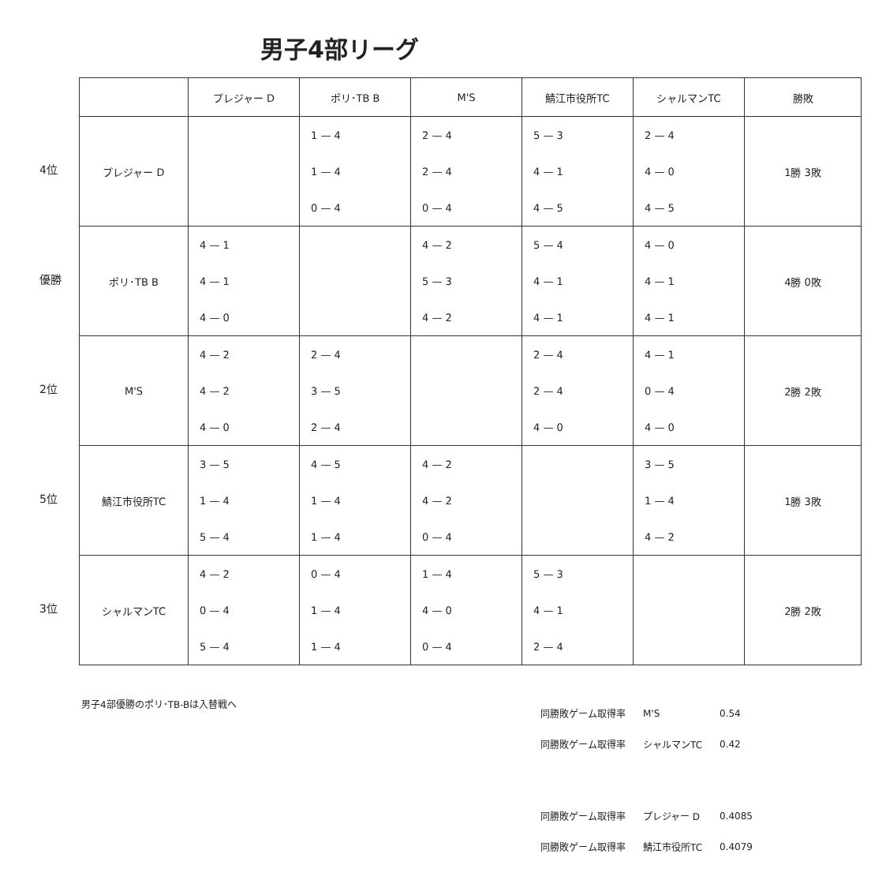男子4部リーグ
4位
優勝
2位
5位
3位
| | プレジャー D | ポリ･TB B | M'S | 鯖江市役所TC | シャルマンTC | 勝敗 |
| --- | --- | --- | --- | --- | --- | --- |
| プレジャー D | | 1 — 4 1 — 4 0 — 4 | 2 — 4 2 — 4 0 — 4 | 5 — 3 4 — 1 4 — 5 | 2 — 4 4 — 0 4 — 5 | 1勝 3敗 |
| ポリ･TB B | 4 — 1 4 — 1 4 — 0 | | 4 — 2 5 — 3 4 — 2 | 5 — 4 4 — 1 4 — 1 | 4 — 0 4 — 1 4 — 1 | 4勝 0敗 |
| M'S | 4 — 2 4 — 2 4 — 0 | 2 — 4 3 — 5 2 — 4 | | 2 — 4 2 — 4 4 — 0 | 4 — 1 0 — 4 4 — 0 | 2勝 2敗 |
| 鯖江市役所TC | 3 — 5 1 — 4 5 — 4 | 4 — 5 1 — 4 1 — 4 | 4 — 2 4 — 2 0 — 4 | | 3 — 5 1 — 4 4 — 2 | 1勝 3敗 |
| シャルマンTC | 4 — 2 0 — 4 5 — 4 | 0 — 4 1 — 4 1 — 4 | 1 — 4 4 — 0 0 — 4 | 5 — 3 4 — 1 2 — 4 | | 2勝 2敗 |
男子4部優勝のポリ･TB-Bは入替戦へ
| 同勝敗ゲーム取得率 | M'S | 0.54 |
| 同勝敗ゲーム取得率 | シャルマンTC | 0.42 |
| 同勝敗ゲーム取得率 | プレジャー D | 0.4085 |
| 同勝敗ゲーム取得率 | 鯖江市役所TC | 0.4079 |